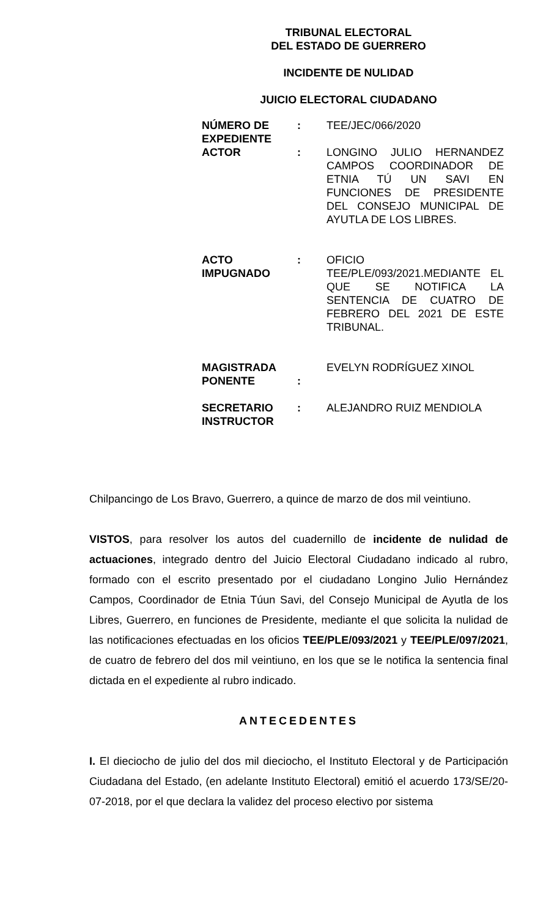TRIBUNAL ELECTORAL
DEL ESTADO DE GUERRERO
INCIDENTE DE NULIDAD
JUICIO ELECTORAL CIUDADANO
| NÚMERO DE EXPEDIENTE | : | TEE/JEC/066/2020 |
| ACTOR | : | LONGINO JULIO HERNANDEZ CAMPOS COORDINADOR DE ETNIA TÚ UN SAVI EN FUNCIONES DE PRESIDENTE DEL CONSEJO MUNICIPAL DE AYUTLA DE LOS LIBRES. |
| ACTO IMPUGNADO | : | OFICIO TEE/PLE/093/2021.MEDIANTE EL QUE SE NOTIFICA LA SENTENCIA DE CUATRO DE FEBRERO DEL 2021 DE ESTE TRIBUNAL. |
| MAGISTRADA PONENTE | : | EVELYN RODRÍGUEZ XINOL |
| SECRETARIO INSTRUCTOR | : | ALEJANDRO RUIZ MENDIOLA |
Chilpancingo de Los Bravo, Guerrero, a quince de marzo de dos mil veintiuno.
VISTOS, para resolver los autos del cuadernillo de incidente de nulidad de actuaciones, integrado dentro del Juicio Electoral Ciudadano indicado al rubro, formado con el escrito presentado por el ciudadano Longino Julio Hernández Campos, Coordinador de Etnia Túun Savi, del Consejo Municipal de Ayutla de los Libres, Guerrero, en funciones de Presidente, mediante el que solicita la nulidad de las notificaciones efectuadas en los oficios TEE/PLE/093/2021 y TEE/PLE/097/2021, de cuatro de febrero del dos mil veintiuno, en los que se le notifica la sentencia final dictada en el expediente al rubro indicado.
ANTECEDENTES
I. El dieciocho de julio del dos mil dieciocho, el Instituto Electoral y de Participación Ciudadana del Estado, (en adelante Instituto Electoral) emitió el acuerdo 173/SE/20-07-2018, por el que declara la validez del proceso electivo por sistema